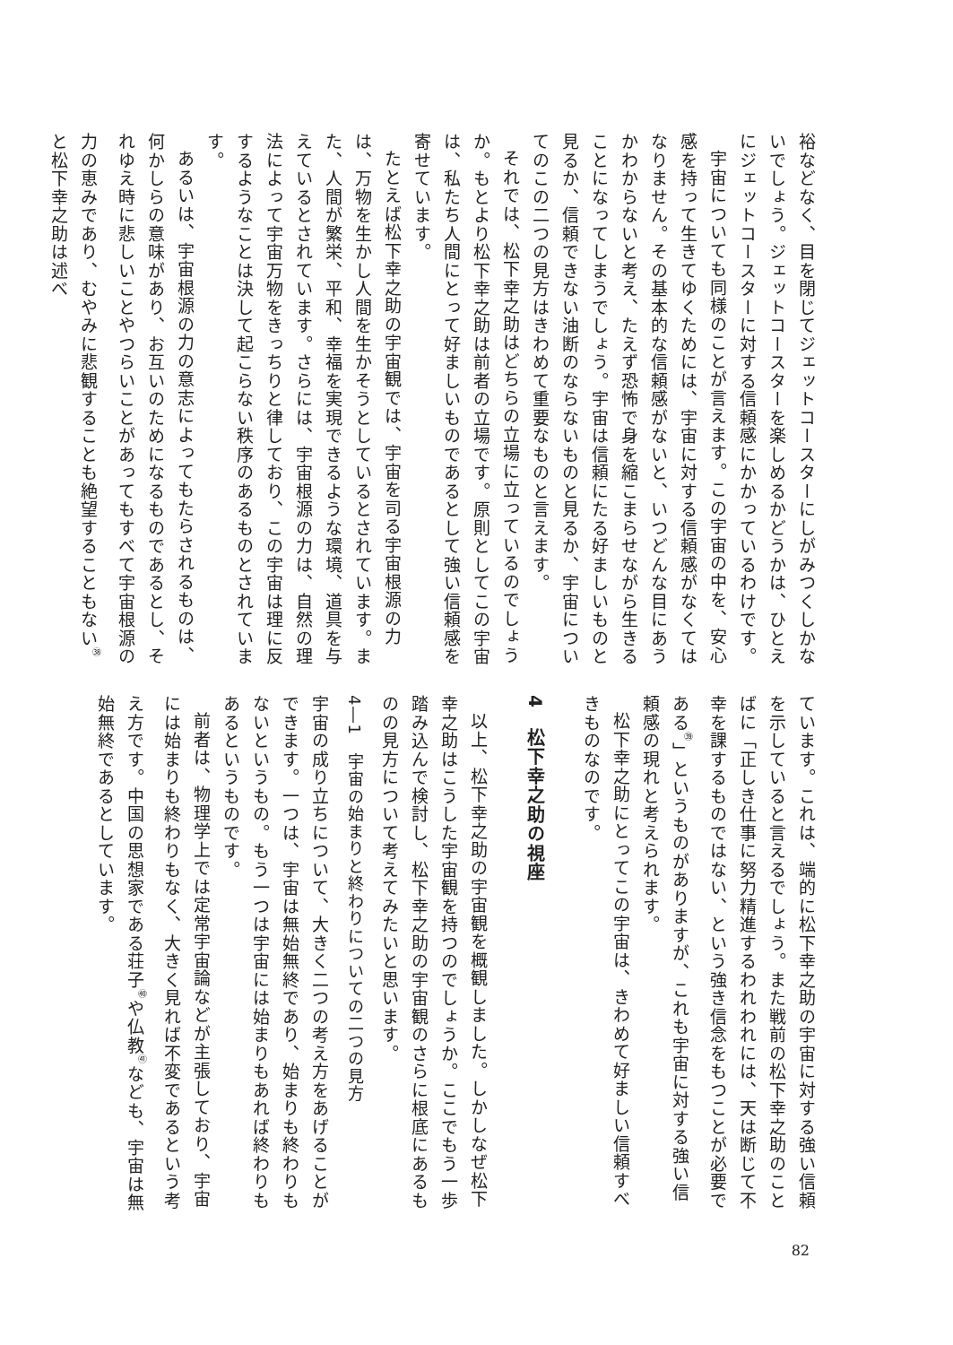裕などなく、目を閉じてジェットコースターにしがみつくしかないでしょう。ジェットコースターを楽しめるかどうかは、ひとえにジェットコースターに対する信頼感にかかっているわけです。
宇宙についても同様のことが言えます。この宇宙の中を、安心感を持って生きてゆくためには、宇宙に対する信頼感がなくてはなりません。その基本的な信頼感がないと、いつどんな目にあうかわからないと考え、たえず恐怖で身を縮こまらせながら生きることになってしまうでしょう。宇宙は信頼にたる好ましいものと見るか、信頼できない油断のならないものと見るか、宇宙についてのこの二つの見方はきわめて重要なものと言えます。
それでは、松下幸之助はどちらの立場に立っているのでしょうか。もとより松下幸之助は前者の立場です。原則としてこの宇宙は、私たち人間にとって好ましいものであるとして強い信頼感を寄せています。
たとえば松下幸之助の宇宙観では、宇宙を司る宇宙根源の力は、万物を生かし人間を生かそうとしているとされています。また、人間が繁栄、平和、幸福を実現できるような環境、道具を与えているとされています。さらには、宇宙根源の力は、自然の理法によって宇宙万物をきっちりと律しており、この宇宙は理に反するようなことは決して起こらない秩序のあるものとされています。
あるいは、宇宙根源の力の意志によってもたらされるものは、何かしらの意味があり、お互いのためになるものであるとし、それゆえ時に悲しいことやつらいことがあってもすべて宇宙根源の力の恵みであり、むやみに悲観することも絶望することもない<sup>㊳</sup>と松下幸之助は述べ
ています。これは、端的に松下幸之助の宇宙に対する強い信頼を示していると言えるでしょう。また戦前の松下幸之助のことばに「正しき仕事に努力精進するわれわれには、天は断じて不幸を課するものではない、という強き信念をもつことが必要である<sup>㊴</sup>」というものがありますが、これも宇宙に対する強い信頼感の現れと考えられます。
松下幸之助にとってこの宇宙は、きわめて好ましい信頼すべきものなのです。
4　松下幸之助の視座
以上、松下幸之助の宇宙観を概観しました。しかしなぜ松下幸之助はこうした宇宙観を持つのでしょうか。ここでもう一歩踏み込んで検討し、松下幸之助の宇宙観のさらに根底にあるものの見方について考えてみたいと思います。
4―1　宇宙の始まりと終わりについての二つの見方
宇宙の成り立ちについて、大きく二つの考え方をあげることができます。一つは、宇宙は無始無終であり、始まりも終わりもないというもの。もう一つは宇宙には始まりもあれば終わりもあるというものです。
前者は、物理学上では定常宇宙論などが主張しており、宇宙には始まりも終わりもなく、大きく見れば不変であるという考え方です。中国の思想家である荘子<sup>㊵</sup>や仏教<sup>㊶</sup>なども、宇宙は無始無終であるとしています。
82